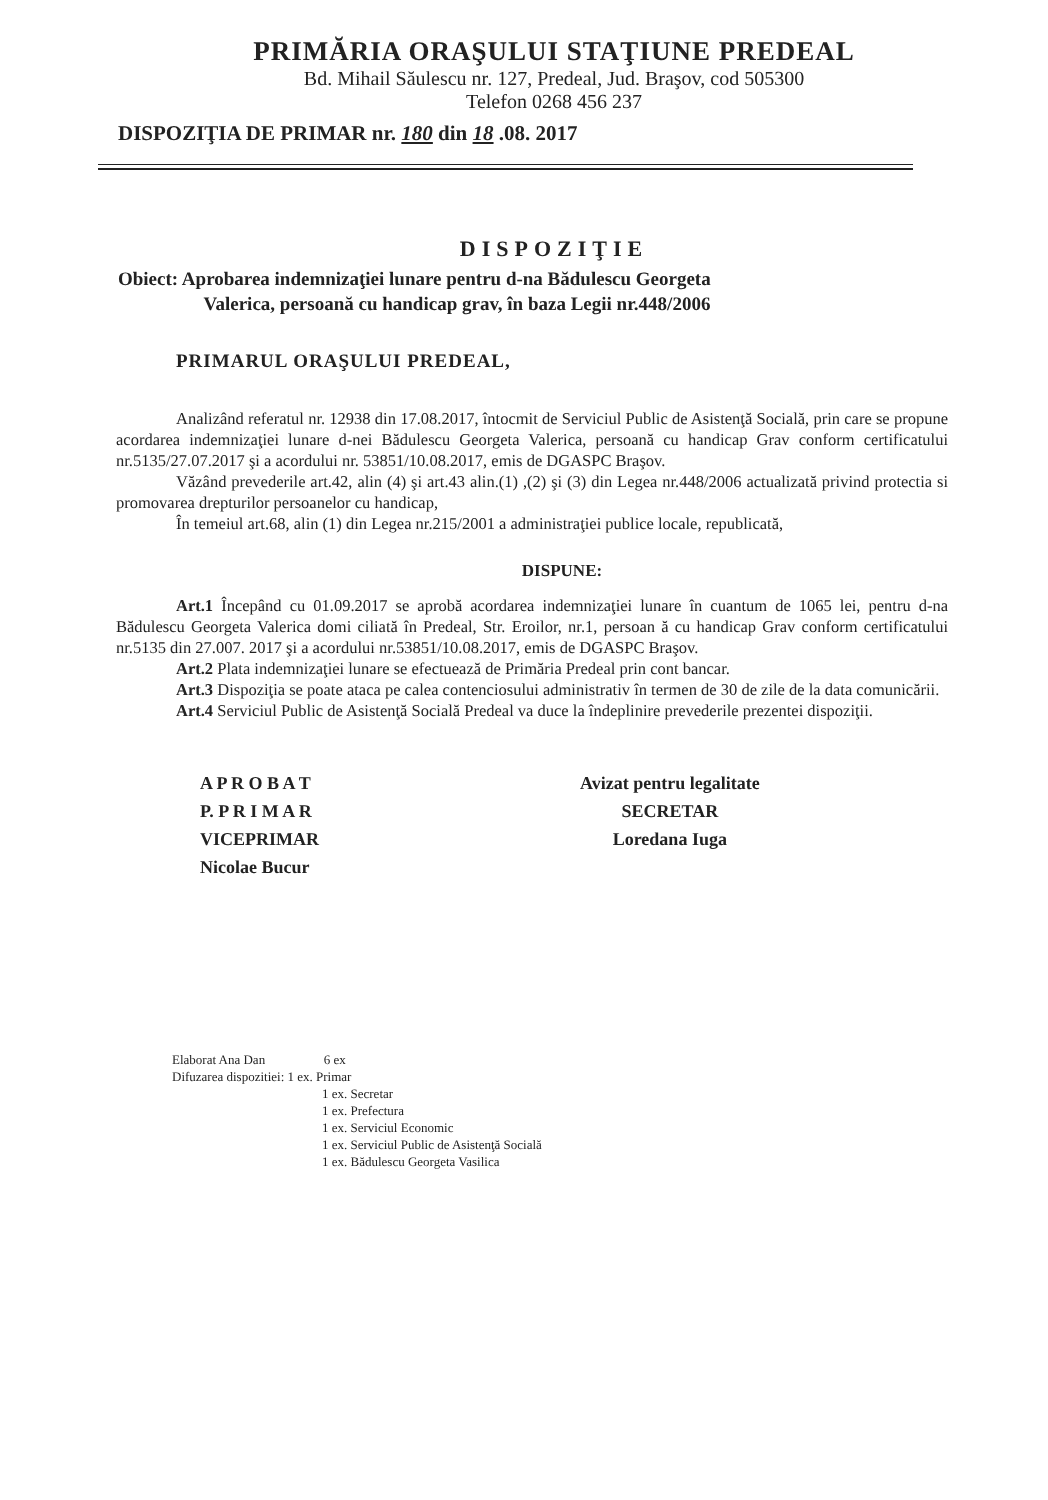PRIMĂRIA ORAŞULUI STAŢIUNE PREDEAL
Bd. Mihail Săulescu nr. 127, Predeal, Jud. Braşov, cod 505300
Telefon 0268 456 237
DISPOZIŢIA DE PRIMAR nr. 180 din 18 .08. 2017
DISPOZIŢIE
Obiect: Aprobarea indemnizaţiei lunare pentru d-na Bădulescu Georgeta
Valerica, persoană cu handicap grav, în baza Legii nr.448/2006
PRIMARUL ORAŞULUI PREDEAL,
Analizând referatul nr. 12938 din 17.08.2017, întocmit de Serviciul Public de Asistenţă Socială, prin care se propune acordarea indemnizaţiei lunare d-nei Bădulescu Georgeta Valerica, persoană cu handicap Grav conform certificatului nr.5135/27.07.2017 şi a acordului nr. 53851/10.08.2017, emis de DGASPC Braşov.
Văzând prevederile art.42, alin (4) şi art.43 alin.(1) ,(2) şi (3) din Legea nr.448/2006 actualizată privind protectia si promovarea drepturilor persoanelor cu handicap,
În temeiul art.68, alin (1) din Legea nr.215/2001 a administraţiei publice locale, republicată,
DISPUNE:
Art.1 Începând cu 01.09.2017 se aprobă acordarea indemnizaţiei lunare în cuantum de 1065 lei, pentru d-na Bădulescu Georgeta Valerica domi ciliată în Predeal, Str. Eroilor, nr.1, persoan ă cu handicap Grav conform certificatului nr.5135 din 27.007. 2017 şi a acordului nr.53851/10.08.2017, emis de DGASPC Braşov.
Art.2 Plata indemnizaţiei lunare se efectuează de Primăria Predeal prin cont bancar.
Art.3 Dispoziţia se poate ataca pe calea contenciosului administrativ în termen de 30 de zile de la data comunicării.
Art.4 Serviciul Public de Asistenţă Socială Predeal va duce la îndeplinire prevederile prezentei dispoziţii.
A P R O B A T
P. P R I M A R
VICEPRIMAR
Nicolae Bucur
Avizat pentru legalitate
SECRETAR
Loredana Iuga
Elaborat Ana Dan 6 ex
Difuzarea dispozitiei: 1 ex. Primar
1 ex. Secretar
1 ex. Prefectura
1 ex. Serviciul Economic
1 ex. Serviciul Public de Asistenţă Socială
1 ex. Bădulescu Georgeta Vasilica